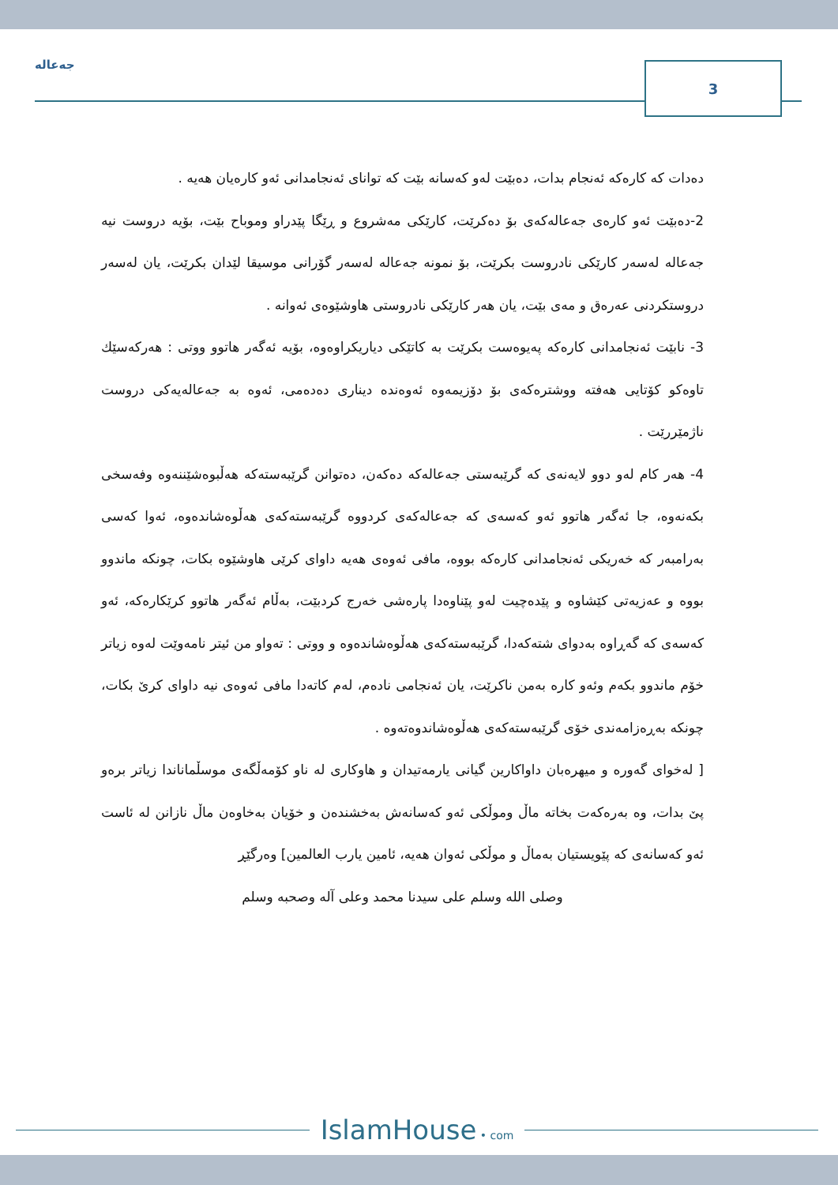جەعالە
3
دەدات کە کارەکە ئەنجام بدات، دەبێت لەو کەسانە بێت کە توانای ئەنجامدانی ئەو کارەیان هەیە .
2-دەبێت ئەو کارەی جەعالەکەی بۆ دەکرێت، کارێکی مەشروع و ڕێگا پێدراو وموباح بێت، بۆیە دروست نیە جەعالە لەسەر کارێکی نادروست بکرێت، بۆ نمونە جەعالە لەسەر گۆرانی موسیقا لێدان بکرێت، یان لەسەر دروستکردنی عەرەق و مەی بێت، یان هەر کارێکی نادروستی هاوشێوەی ئەوانە .
3- نابێت ئەنجامدانی کارەکە پەیوەست بکرێت بە کاتێکی دیاریکراوەوە، بۆیە ئەگەر هاتوو ووتی : هەرکەسێك تاوەکو کۆتایی هەفتە ووشترەکەی بۆ دۆزیمەوە ئەوەندە دیناری دەدەمی، ئەوە بە جەعالەیەکی دروست ناژمێررێت .
4- هەر کام لەو دوو لایەنەی کە گرێبەستی جەعالەکە دەکەن، دەتوانن گرێبەستەکە هەڵبوەشێننەوە وفەسخی بکەنەوە، جا ئەگەر هاتوو ئەو کەسەی کە جەعالەکەی کردووە گرێبەستەکەی هەڵوەشاندەوە، ئەوا کەسی بەرامبەر کە خەریکی ئەنجامدانی کارەکە بووە، مافی ئەوەی هەیە داوای کرێی هاوشێوە بکات، چونکە ماندوو بووە و عەزیەتی کێشاوە و پێدەچیت لەو پێناوەدا پارەشی خەرج کردبێت، بەڵام ئەگەر هاتوو کرێکارەکە، ئەو کەسەی کە گەڕاوە بەدوای شتەکەدا، گرێبەستەکەی هەڵوەشاندەوە و ووتی : تەواو من ئیتر نامەوێت لەوە زیاتر خۆم ماندوو بکەم وئەو کارە بەمن ناکرێت، یان ئەنجامی نادەم، لەم کاتەدا مافی ئەوەی نیە داوای کرێ بکات، چونکە بەڕەزامەندی خۆی گرێبەستەکەی هەڵوەشاندوەتەوە .
[ لەخوای گەورە و میهرەبان داواکارین گیانی یارمەتیدان و هاوکاری لە ناو کۆمەڵگەی موسڵماناندا زیاتر برەو پێ بدات، وە بەرەکەت بخاتە ماڵ وموڵکی ئەو کەسانەش بەخشندەن و خۆیان بەخاوەن ماڵ نازانن لە ئاست ئەو کەسانەی کە پێویستیان بەماڵ و موڵکی ئەوان هەیە، ئامین یارب العالمین] وەرگێڕ
وصلى الله وسلم على سيدنا محمد وعلى آله وصحبه وسلم
IslamHouse • com